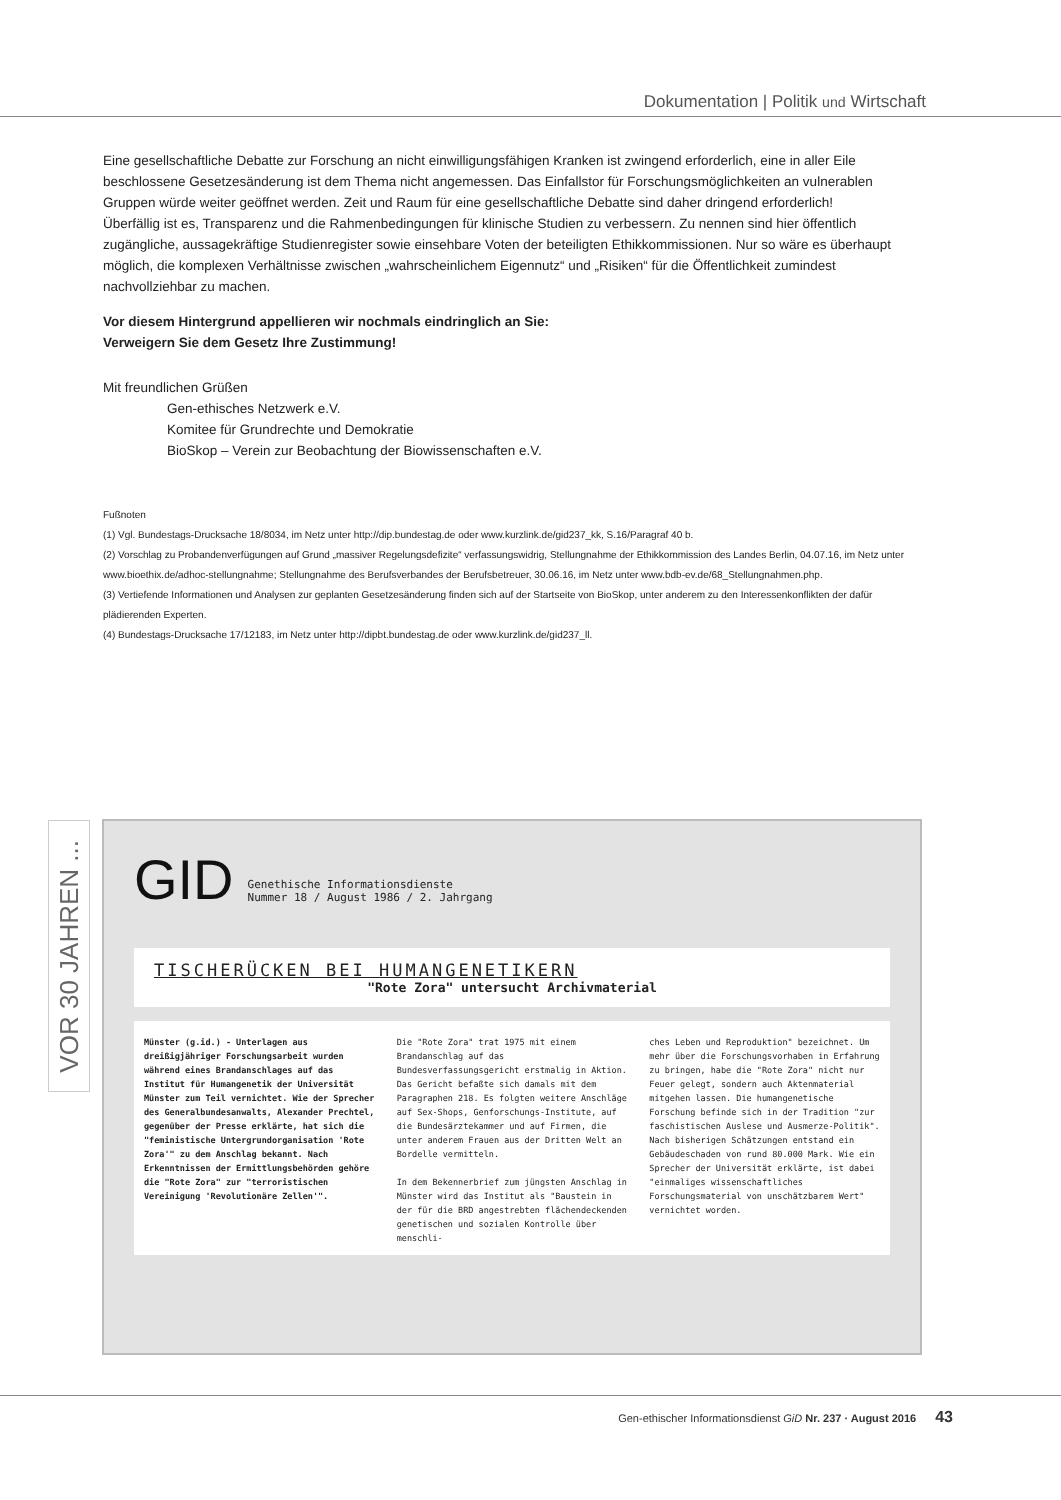Dokumentation | Politik und Wirtschaft
Eine gesellschaftliche Debatte zur Forschung an nicht einwilligungsfähigen Kranken ist zwingend erforderlich, eine in aller Eile beschlossene Gesetzesänderung ist dem Thema nicht angemessen. Das Einfallstor für Forschungsmöglichkeiten an vulnerablen Gruppen würde weiter geöffnet werden. Zeit und Raum für eine gesellschaftliche Debatte sind daher dringend erforderlich!
Überfällig ist es, Transparenz und die Rahmenbedingungen für klinische Studien zu verbessern. Zu nennen sind hier öffentlich zugängliche, aussagekräftige Studienregister sowie einsehbare Voten der beteiligten Ethikkommissionen. Nur so wäre es überhaupt möglich, die komplexen Verhältnisse zwischen „wahrscheinlichem Eigennutz“ und „Risiken“ für die Öffentlichkeit zumindest nachvollziehbar zu machen.
Vor diesem Hintergrund appellieren wir nochmals eindringlich an Sie:
Verweigern Sie dem Gesetz Ihre Zustimmung!
Mit freundlichen Grüßen
Gen-ethisches Netzwerk e.V.
Komitee für Grundrechte und Demokratie
BioSkop – Verein zur Beobachtung der Biowissenschaften e.V.
Fußnoten
(1) Vgl. Bundestags-Drucksache 18/8034, im Netz unter http://dip.bundestag.de oder www.kurzlink.de/gid237_kk, S.16/Paragraf 40 b.
(2) Vorschlag zu Probandenverfügungen auf Grund „massiver Regelungsdefizite“ verfassungswidrig, Stellungnahme der Ethikkommission des Landes Berlin, 04.07.16, im Netz unter www.bioethix.de/adhoc-stellungnahme; Stellungnahme des Berufsverbandes der Berufsbetreuer, 30.06.16, im Netz unter www.bdb-ev.de/68_Stellungnahmen.php.
(3) Vertiefende Informationen und Analysen zur geplanten Gesetzesänderung finden sich auf der Startseite von BioSkop, unter anderem zu den Interessenkonflikten der dafür plädierenden Experten.
(4) Bundestags-Drucksache 17/12183, im Netz unter http://dipbt.bundestag.de oder www.kurzlink.de/gid237_ll.
VOR 30 JAHREN ...
GID
Genethische Informationsdienste
Nummer 18 / August 1986 / 2. Jahrgang
TISCHERÜCKEN BEI HUMANGENETIKERN
"Rote Zora" untersucht Archivmaterial
Münster (g.id.) - Unterlagen aus dreißigjähriger Forschungsarbeit wurden während eines Brandanschlages auf das Institut für Humangenetik der Universität Münster zum Teil vernichtet. Wie der Sprecher des Generalbundesanwalts, Alexander Prechtel, gegenüber der Presse erklärte, hat sich die "feministische Untergrundorganisation 'Rote Zora'" zu dem Anschlag bekannt. Nach Erkenntnissen der Ermittlungsbehörden gehöre die "Rote Zora" zur "terroristischen Vereinigung 'Revolutionäre Zellen'".
Die "Rote Zora" trat 1975 mit einem Brandanschlag auf das Bundesverfassungsgericht erstmalig in Aktion. Das Gericht befaßte sich damals mit dem Paragraphen 218. Es folgten weitere Anschläge auf Sex-Shops, Genforschungs-Institute, auf die Bundesärztekammer und auf Firmen, die unter anderem Frauen aus der Dritten Welt an Bordelle vermitteln.
In dem Bekennerbrief zum jüngsten Anschlag in Münster wird das Institut als "Baustein in der für die BRD angestrebten flächendeckenden genetischen und sozialen Kontrolle über menschli-
ches Leben und Reproduktion" bezeichnet. Um mehr über die Forschungsvorhaben in Erfahrung zu bringen, habe die "Rote Zora" nicht nur Feuer gelegt, sondern auch Aktenmaterial mitgehen lassen. Die humangenetische Forschung befinde sich in der Tradition "zur faschistischen Auslese und Ausmerze-Politik".
Nach bisherigen Schätzungen entstand ein Gebäudeschaden von rund 80.000 Mark. Wie ein Sprecher der Universität erklärte, ist dabei "einmaliges wissenschaftliches Forschungsmaterial von unschätzbarem Wert" vernichtet worden.
Gen-ethischer Informationsdienst GiD Nr. 237 · August 2016 43